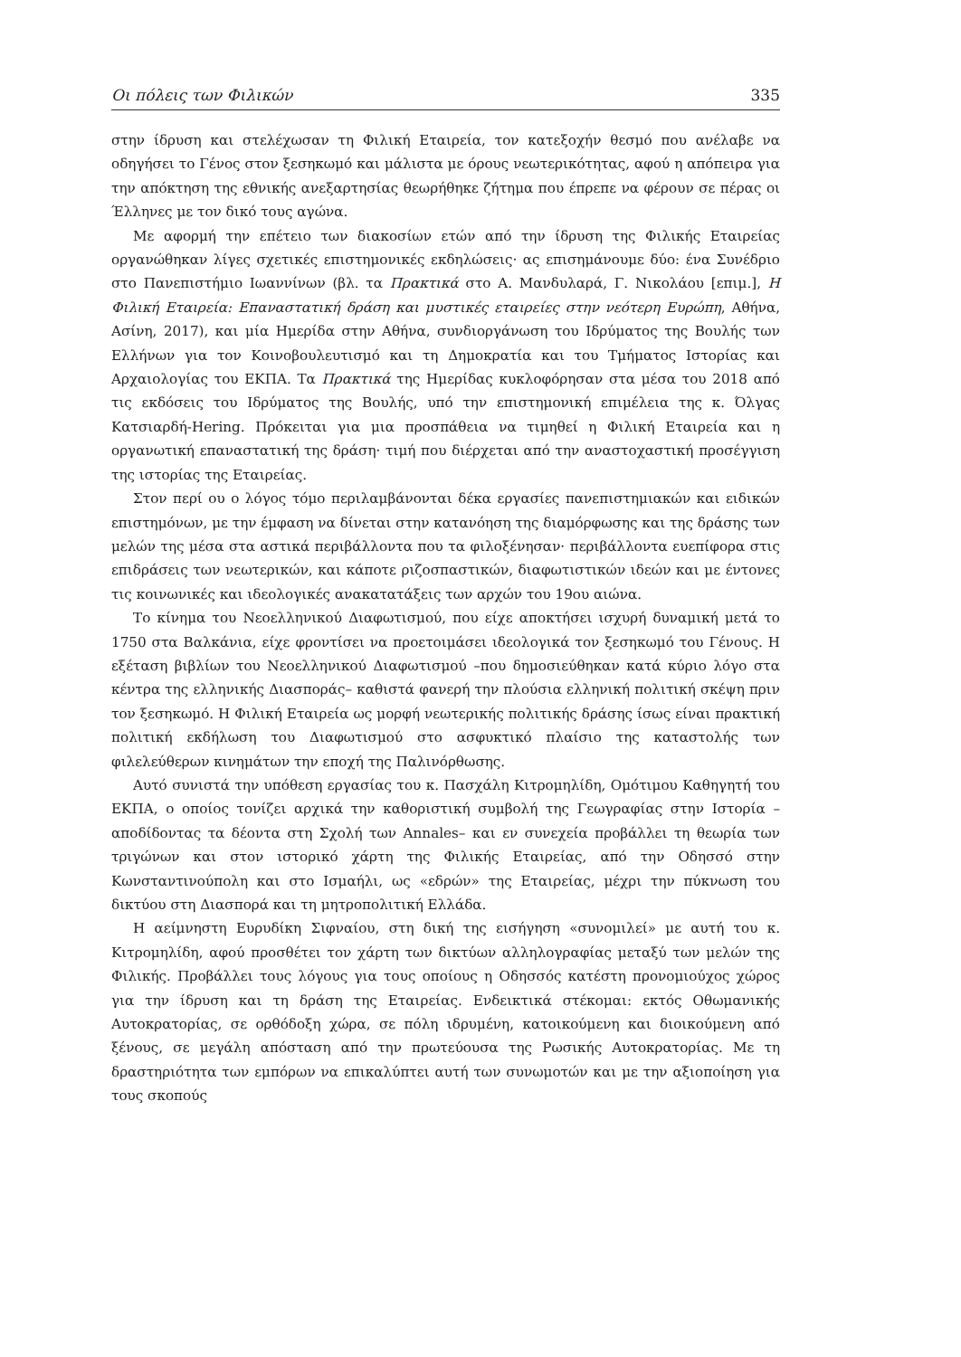Οι πόλεις των Φιλικών 335
στην ίδρυση και στελέχωσαν τη Φιλική Εταιρεία, τον κατεξοχήν θεσμό που ανέλαβε να οδηγήσει το Γένος στον ξεσηκωμό και μάλιστα με όρους νεωτερικότητας, αφού η απόπειρα για την απόκτηση της εθνικής ανεξαρτησίας θεωρήθηκε ζήτημα που έπρεπε να φέρουν σε πέρας οι Έλληνες με τον δικό τους αγώνα.
Με αφορμή την επέτειο των διακοσίων ετών από την ίδρυση της Φιλικής Εταιρείας οργανώθηκαν λίγες σχετικές επιστημονικές εκδηλώσεις· ας επισημάνουμε δύο: ένα Συνέδριο στο Πανεπιστήμιο Ιωαννίνων (βλ. τα Πρακτικά στο Α. Μανδυλαρά, Γ. Νικολάου [επιμ.], Η Φιλική Εταιρεία: Επαναστατική δράση και μυστικές εταιρείες στην νεότερη Ευρώπη, Αθήνα, Ασίνη, 2017), και μία Ημερίδα στην Αθήνα, συνδιοργάνωση του Ιδρύματος της Βουλής των Ελλήνων για τον Κοινοβουλευτισμό και τη Δημοκρατία και του Τμήματος Ιστορίας και Αρχαιολογίας του ΕΚΠΑ. Τα Πρακτικά της Ημερίδας κυκλοφόρησαν στα μέσα του 2018 από τις εκδόσεις του Ιδρύματος της Βουλής, υπό την επιστημονική επιμέλεια της κ. Όλγας Κατσιαρδή-Hering. Πρόκειται για μια προσπάθεια να τιμηθεί η Φιλική Εταιρεία και η οργανωτική επαναστατική της δράση· τιμή που διέρχεται από την αναστοχαστική προσέγγιση της ιστορίας της Εταιρείας.
Στον περί ου ο λόγος τόμο περιλαμβάνονται δέκα εργασίες πανεπιστημιακών και ειδικών επιστημόνων, με την έμφαση να δίνεται στην κατανόηση της διαμόρφωσης και της δράσης των μελών της μέσα στα αστικά περιβάλλοντα που τα φιλοξένησαν· περιβάλλοντα ευεπίφορα στις επιδράσεις των νεωτερικών, και κάποτε ριζοσπαστικών, διαφωτιστικών ιδεών και με έντονες τις κοινωνικές και ιδεολογικές ανακατατάξεις των αρχών του 19ου αιώνα.
Το κίνημα του Νεοελληνικού Διαφωτισμού, που είχε αποκτήσει ισχυρή δυναμική μετά το 1750 στα Βαλκάνια, είχε φροντίσει να προετοιμάσει ιδεολογικά τον ξεσηκωμό του Γένους. Η εξέταση βιβλίων του Νεοελληνικού Διαφωτισμού –που δημοσιεύθηκαν κατά κύριο λόγο στα κέντρα της ελληνικής Διασποράς– καθιστά φανερή την πλούσια ελληνική πολιτική σκέψη πριν τον ξεσηκωμό. Η Φιλική Εταιρεία ως μορφή νεωτερικής πολιτικής δράσης ίσως είναι πρακτική πολιτική εκδήλωση του Διαφωτισμού στο ασφυκτικό πλαίσιο της καταστολής των φιλελεύθερων κινημάτων την εποχή της Παλινόρθωσης.
Αυτό συνιστά την υπόθεση εργασίας του κ. Πασχάλη Κιτρομηλίδη, Ομότιμου Καθηγητή του ΕΚΠΑ, ο οποίος τονίζει αρχικά την καθοριστική συμβολή της Γεωγραφίας στην Ιστορία –αποδίδοντας τα δέοντα στη Σχολή των Annales– και εν συνεχεία προβάλλει τη θεωρία των τριγώνων και στον ιστορικό χάρτη της Φιλικής Εταιρείας, από την Οδησσό στην Κωνσταντινούπολη και στο Ισμαήλι, ως «εδρών» της Εταιρείας, μέχρι την πύκνωση του δικτύου στη Διασπορά και τη μητροπολιτική Ελλάδα.
Η αείμνηστη Ευρυδίκη Σιφναίου, στη δική της εισήγηση «συνομιλεί» με αυτή του κ. Κιτρομηλίδη, αφού προσθέτει τον χάρτη των δικτύων αλληλογραφίας μεταξύ των μελών της Φιλικής. Προβάλλει τους λόγους για τους οποίους η Οδησσός κατέστη προνομιούχος χώρος για την ίδρυση και τη δράση της Εταιρείας. Ενδεικτικά στέκομαι: εκτός Οθωμανικής Αυτοκρατορίας, σε ορθόδοξη χώρα, σε πόλη ιδρυμένη, κατοικούμενη και διοικούμενη από ξένους, σε μεγάλη απόσταση από την πρωτεύουσα της Ρωσικής Αυτοκρατορίας. Με τη δραστηριότητα των εμπόρων να επικαλύπτει αυτή των συνωμοτών και με την αξιοποίηση για τους σκοπούς